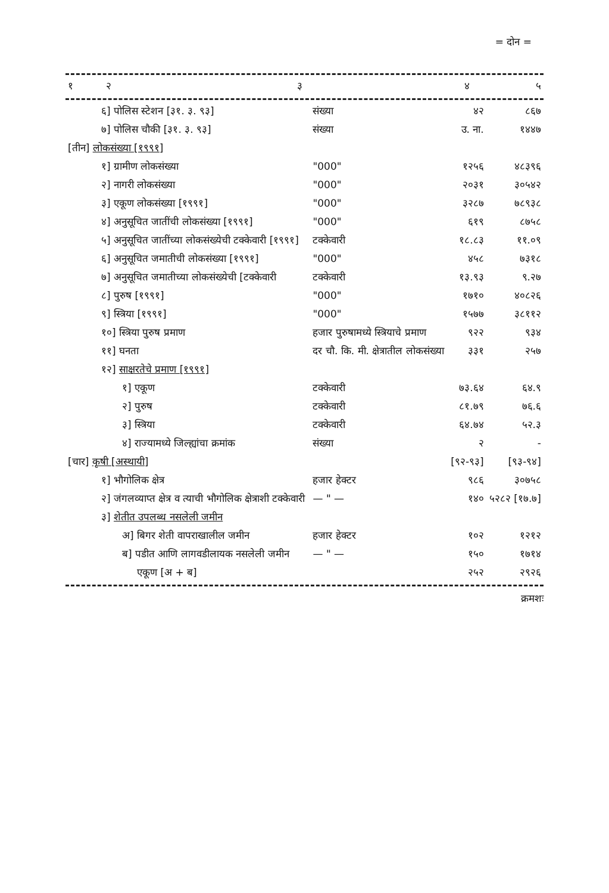= दोन =
| १ | २ | ३ | ४ | ५ |
| --- | --- | --- | --- | --- |
| ६] पोलिस स्टेशन [३१. ३. ९३] | संख्या | ४२ | ८६७ |
| ७] पोलिस चौकी [३१. ३. ९३] | संख्या | उ. ना. | १४४७ |
| [तीन] लोकसंख्या [१९९१] | | | |
| १] ग्रामीण लोकसंख्या | "000" | १२५६ | ४८३९६ |
| २] नागरी लोकसंख्या | "000" | २०३१ | ३०५४२ |
| ३] एकूण लोकसंख्या [१९९१] | "000" | ३२८७ | ७८९३८ |
| ४] अनुसूचित जातींची लोकसंख्या [१९९१] | "000" | ६१९ | ८७५८ |
| ५] अनुसूचित जातींच्या लोकसंख्येची टक्केवारी [१९९१] | टक्केवारी | १८.८३ | ११.०९ |
| ६] अनुसूचित जमातीची लोकसंख्या [१९९१] | "000" | ४५८ | ७३१८ |
| ७] अनुसूचित जमातीच्या लोकसंख्येची [टक्केवारी | टक्केवारी | १३.९३ | ९.२७ |
| ८] पुरुष [१९९१] | "000" | १७१० | ४०८२६ |
| ९] स्त्रिया [१९९१] | "000" | १५७७ | ३८११२ |
| १०] स्त्रिया पुरुष प्रमाण | हजार पुरुषामध्ये स्त्रियाचे प्रमाण | ९२२ | ९३४ |
| ११] घनता | दर चौ. कि. मी. क्षेत्रातील लोकसंख्या | ३३१ | २५७ |
| १२] साक्षरतेचे प्रमाण [१९९१] | | | |
| १] एकूण | टक्केवारी | ७३.६४ | ६४.९ |
| २] पुरुष | टक्केवारी | ८१.७९ | ७६.६ |
| ३] स्त्रिया | टक्केवारी | ६४.७४ | ५२.३ |
| ४] राज्यामध्ये जिल्ह्यांचा क्रमांक | संख्या | २ | - |
| [चार] कृषी [अस्थायी] | | [९२-९३] | [९३-९४] |
| १] भौगोलिक क्षेत्र | हजार हेक्टर | ९८६ | ३०७५८ |
| २] जंगलव्याप्त क्षेत्र व त्याची भौगोलिक क्षेत्राशी टक्केवारी | — " — | १४० | ५२८२ [१७.७] |
| ३] शेतीत उपलब्ध नसलेली जमीन | | | |
| अ] बिगर शेती वापराखालील जमीन | हजार हेक्टर | १०२ | १२१२ |
| ब] पडीत आणि लागवडीलायक नसलेली जमीन | — " — | १५० | १७१४ |
| एकूण [अ + ब] | | २५२ | २९२६ |
क्रमशः